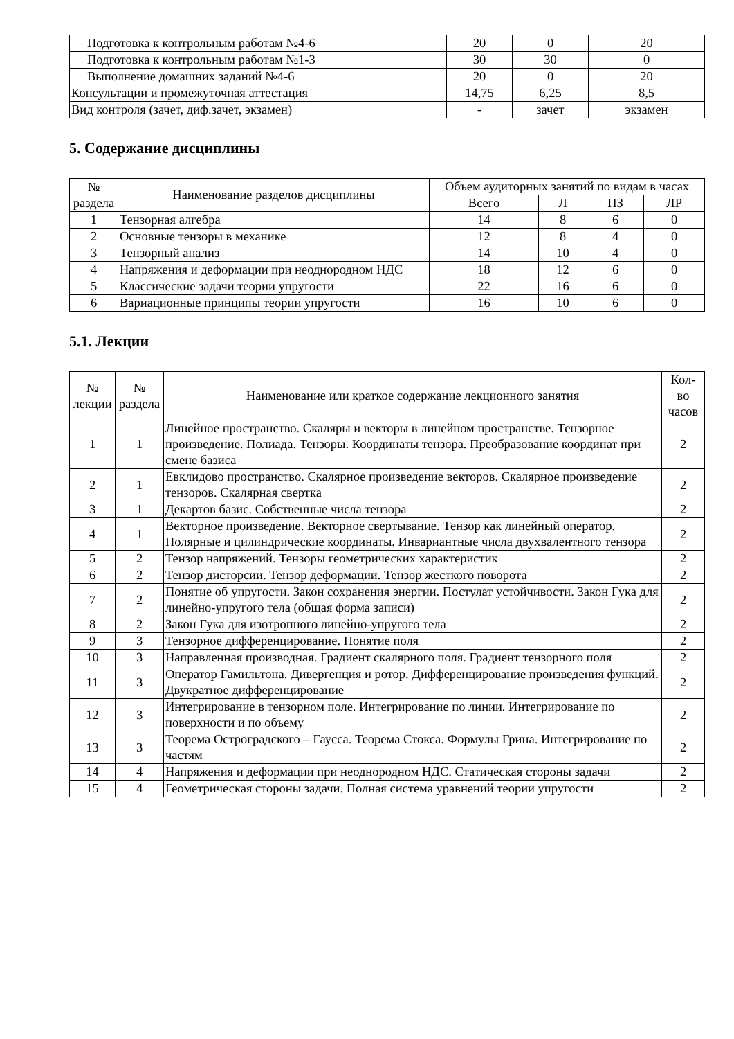| Подготовка к контрольным работам №4-6 | 20 | 0 | 20 |
| Подготовка к контрольным работам №1-3 | 30 | 30 | 0 |
| Выполнение домашних заданий №4-6 | 20 | 0 | 20 |
| Консультации и промежуточная аттестация | 14,75 | 6,25 | 8,5 |
| Вид контроля (зачет, диф.зачет, экзамен) | - | зачет | экзамен |
5. Содержание дисциплины
| № раздела | Наименование разделов дисциплины | Объем аудиторных занятий по видам в часах | | | |
| --- | --- | --- | --- | --- | --- |
| | | Всего | Л | ПЗ | ЛР |
| 1 | Тензорная алгебра | 14 | 8 | 6 | 0 |
| 2 | Основные тензоры в механике | 12 | 8 | 4 | 0 |
| 3 | Тензорный анализ | 14 | 10 | 4 | 0 |
| 4 | Напряжения и деформации при неоднородном НДС | 18 | 12 | 6 | 0 |
| 5 | Классические задачи теории упругости | 22 | 16 | 6 | 0 |
| 6 | Вариационные принципы теории упругости | 16 | 10 | 6 | 0 |
5.1. Лекции
| № лекции | № раздела | Наименование или краткое содержание лекционного занятия | Кол- во часов |
| --- | --- | --- | --- |
| 1 | 1 | Линейное пространство. Скаляры и векторы в линейном пространстве. Тензорное произведение. Полиада. Тензоры. Координаты тензора. Преобразование координат при смене базиса | 2 |
| 2 | 1 | Евклидово пространство. Скалярное произведение векторов. Скалярное произведение тензоров. Скалярная свертка | 2 |
| 3 | 1 | Декартов базис. Собственные числа тензора | 2 |
| 4 | 1 | Векторное произведение. Векторное свертывание. Тензор как линейный оператор. Полярные и цилиндрические координаты. Инвариантные числа двухвалентного тензора | 2 |
| 5 | 2 | Тензор напряжений. Тензоры геометрических характеристик | 2 |
| 6 | 2 | Тензор дисторсии. Тензор деформации. Тензор жесткого поворота | 2 |
| 7 | 2 | Понятие об упругости. Закон сохранения энергии. Постулат устойчивости. Закон Гука для линейно-упругого тела (общая форма записи) | 2 |
| 8 | 2 | Закон Гука для изотропного линейно-упругого тела | 2 |
| 9 | 3 | Тензорное дифференцирование. Понятие поля | 2 |
| 10 | 3 | Направленная производная. Градиент скалярного поля. Градиент тензорного поля | 2 |
| 11 | 3 | Оператор Гамильтона. Дивергенция и ротор. Дифференцирование произведения функций. Двукратное дифференцирование | 2 |
| 12 | 3 | Интегрирование в тензорном поле. Интегрирование по линии. Интегрирование по поверхности и по объему | 2 |
| 13 | 3 | Теорема Остроградского – Гаусса. Теорема Стокса. Формулы Грина. Интегрирование по частям | 2 |
| 14 | 4 | Напряжения и деформации при неоднородном НДС. Статическая стороны задачи | 2 |
| 15 | 4 | Геометрическая стороны задачи. Полная система уравнений теории упругости | 2 |